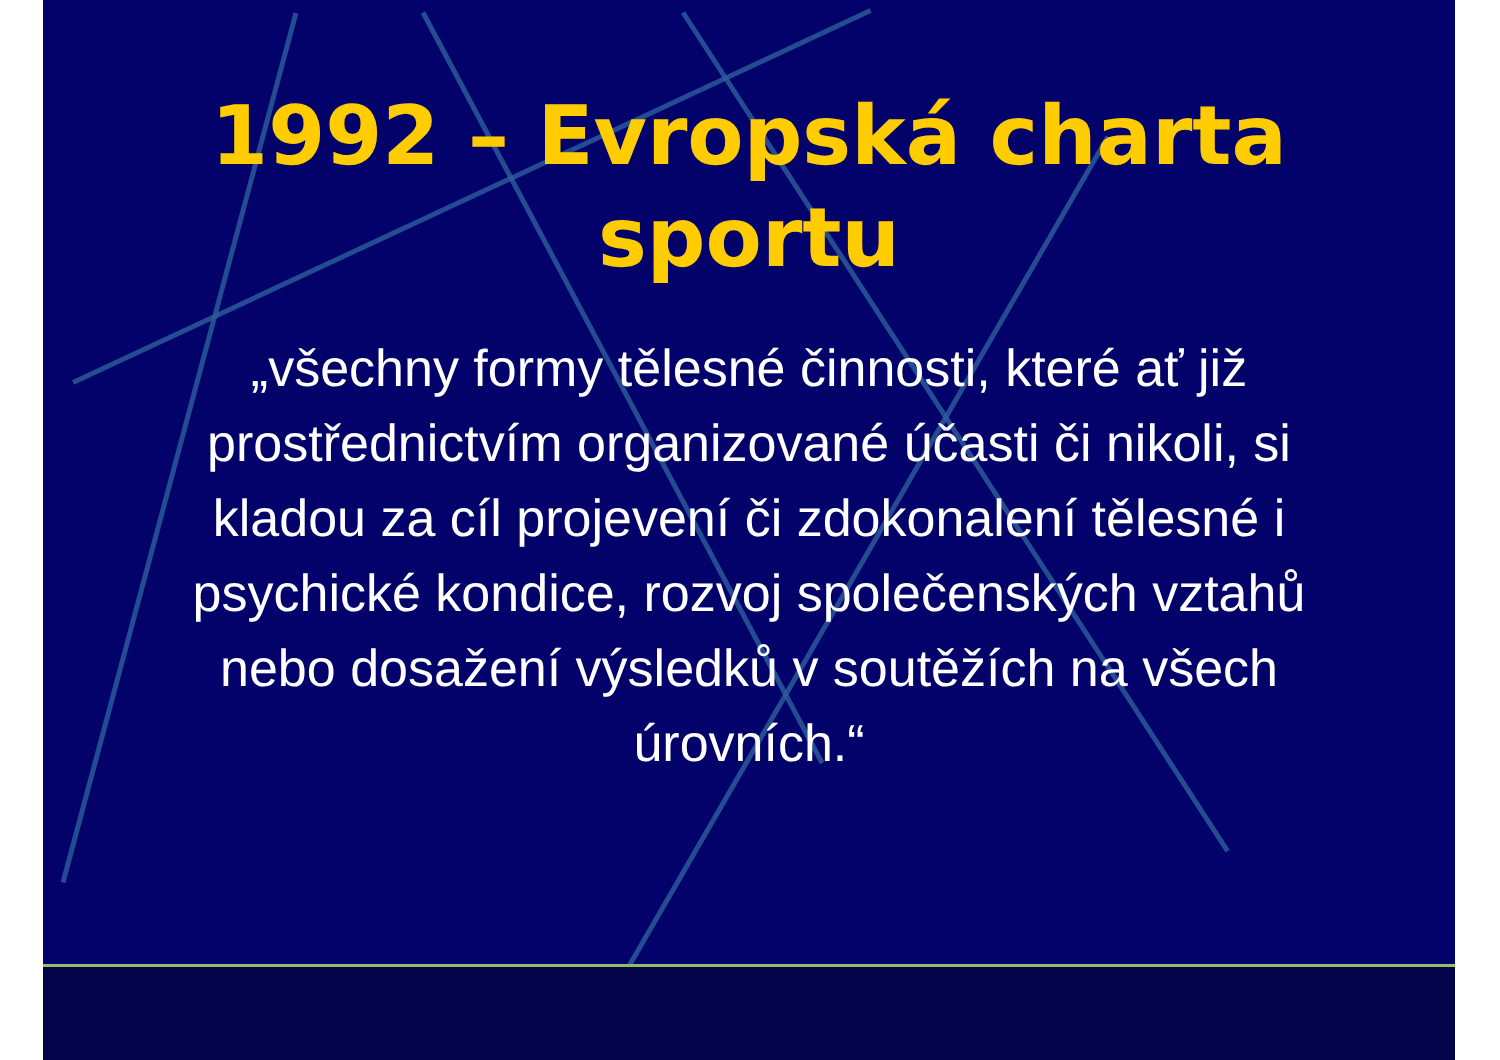1992 – Evropská charta sportu
„všechny formy tělesné činnosti, které ať již prostřednictvím organizované účasti či nikoli, si kladou za cíl projevení či zdokonalení tělesné i psychické kondice, rozvoj společenských vztahů nebo dosažení výsledků v soutěžích na všech úrovních.“